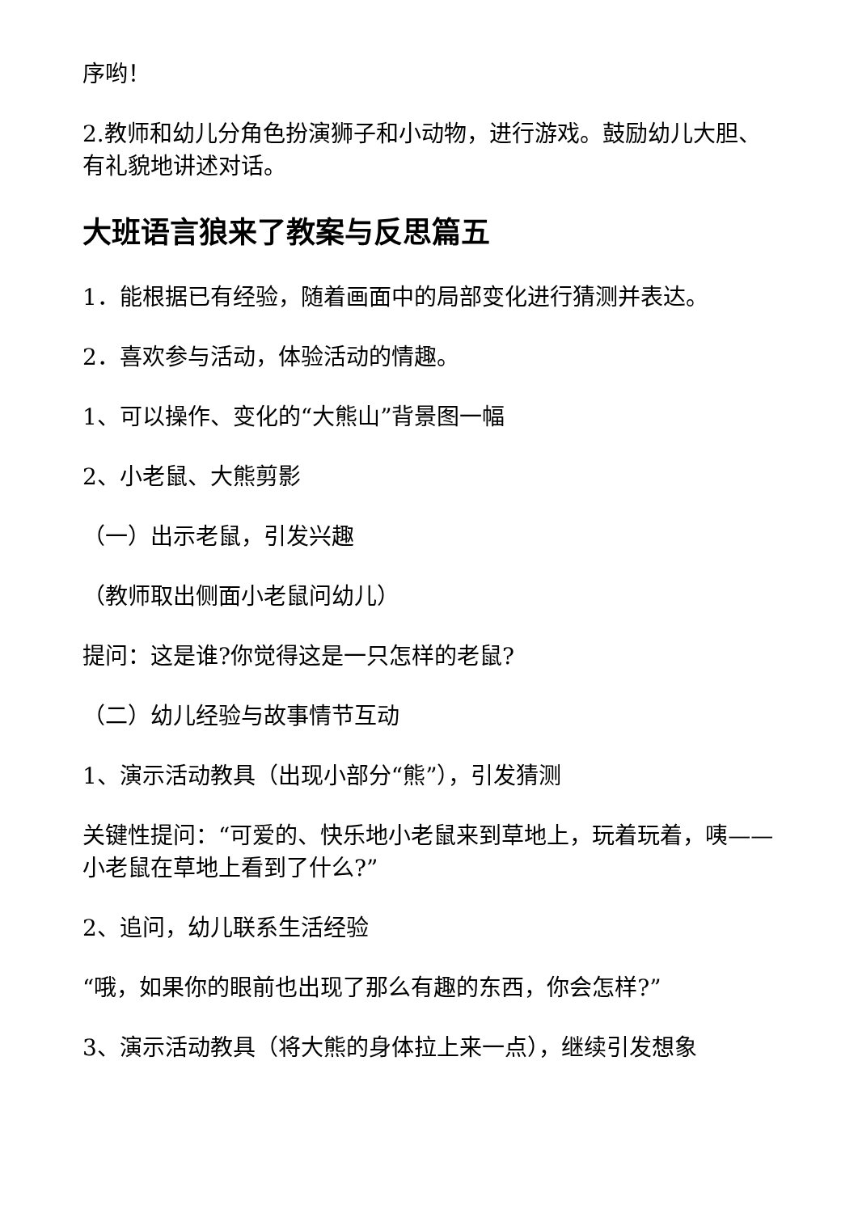序哟！
2.教师和幼儿分角色扮演狮子和小动物，进行游戏。鼓励幼儿大胆、有礼貌地讲述对话。
大班语言狼来了教案与反思篇五
1．能根据已有经验，随着画面中的局部变化进行猜测并表达。
2．喜欢参与活动，体验活动的情趣。
1、可以操作、变化的“大熊山”背景图一幅
2、小老鼠、大熊剪影
（一）出示老鼠，引发兴趣
（教师取出侧面小老鼠问幼儿）
提问：这是谁?你觉得这是一只怎样的老鼠?
（二）幼儿经验与故事情节互动
1、演示活动教具（出现小部分“熊”），引发猜测
关键性提问：“可爱的、快乐地小老鼠来到草地上，玩着玩着，咦——小老鼠在草地上看到了什么?”
2、追问，幼儿联系生活经验
“哦，如果你的眼前也出现了那么有趣的东西，你会怎样?”
3、演示活动教具（将大熊的身体拉上来一点），继续引发想象